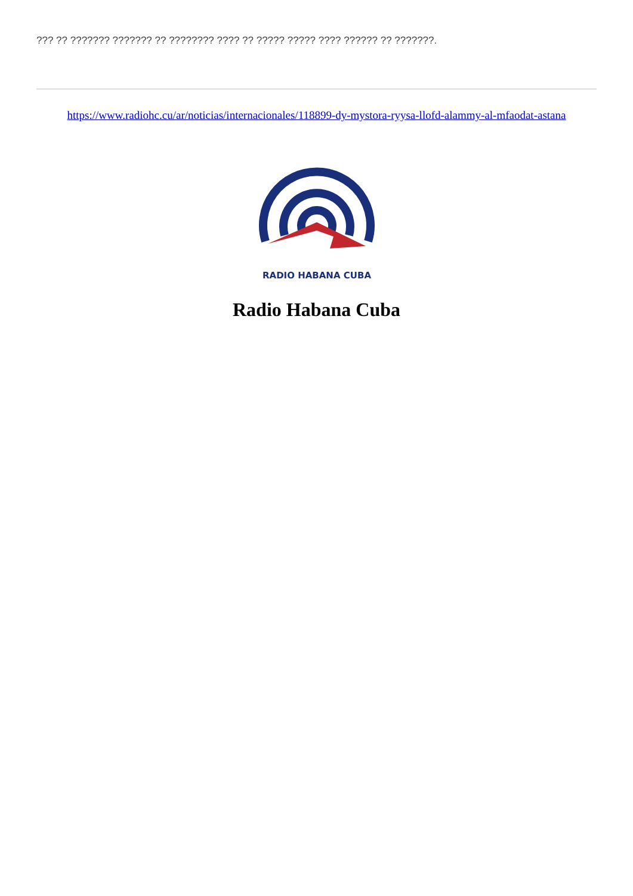??? ?? ??????? ??????? ?? ???????? ???? ?? ????? ????? ???? ?????? ?? ???????.
https://www.radiohc.cu/ar/noticias/internacionales/118899-dy-mystora-ryysa-llofd-alammy-al-mfaodat-astana
RADIO HABANA CUBA
Radio Habana Cuba